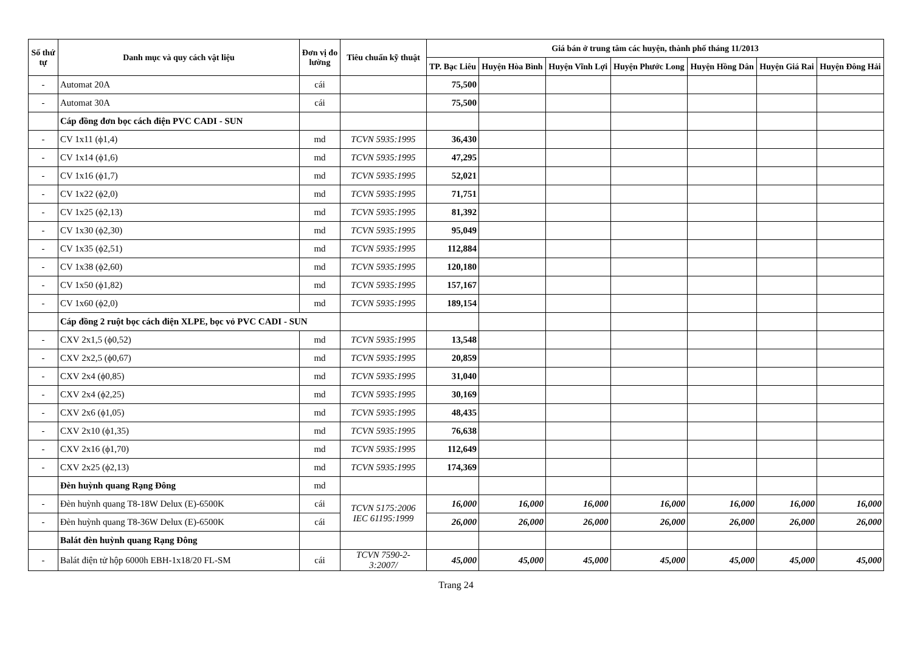| Số thứ tự | Danh mục và quy cách vật liệu | Đơn vị đo lường | Tiêu chuẩn kỹ thuật | Giá bán ở trung tâm các huyện, thành phố tháng 11/2013 | | | | | | |
| --- | --- | --- | --- | --- | --- | --- | --- | --- | --- | --- |
| | | | | TP. Bạc Liêu | Huyện Hòa Bình | Huyện Vĩnh Lợi | Huyện Phước Long | Huyện Hồng Dân | Huyện Giá Rai | Huyện Đông Hải |
| - | Automat 20A | cái | | 75,500 | | | | | | |
| - | Automat 30A | cái | | 75,500 | | | | | | |
| | Cáp đồng đơn bọc cách điện PVC CADI - SUN | | | | | | | | | |
| - | CV 1x11 (ϕ1,4) | md | TCVN 5935:1995 | 36,430 | | | | | | |
| - | CV 1x14 (ϕ1,6) | md | TCVN 5935:1995 | 47,295 | | | | | | |
| - | CV 1x16 (ϕ1,7) | md | TCVN 5935:1995 | 52,021 | | | | | | |
| - | CV 1x22 (ϕ2,0) | md | TCVN 5935:1995 | 71,751 | | | | | | |
| - | CV 1x25 (ϕ2,13) | md | TCVN 5935:1995 | 81,392 | | | | | | |
| - | CV 1x30 (ϕ2,30) | md | TCVN 5935:1995 | 95,049 | | | | | | |
| - | CV 1x35 (ϕ2,51) | md | TCVN 5935:1995 | 112,884 | | | | | | |
| - | CV 1x38 (ϕ2,60) | md | TCVN 5935:1995 | 120,180 | | | | | | |
| - | CV 1x50 (ϕ1,82) | md | TCVN 5935:1995 | 157,167 | | | | | | |
| - | CV 1x60 (ϕ2,0) | md | TCVN 5935:1995 | 189,154 | | | | | | |
| | Cáp đồng 2 ruột bọc cách điện XLPE, bọc vỏ PVC CADI - SUN | | | | | | | | | |
| - | CXV 2x1,5 (ϕ0,52) | md | TCVN 5935:1995 | 13,548 | | | | | | |
| - | CXV 2x2,5 (ϕ0,67) | md | TCVN 5935:1995 | 20,859 | | | | | | |
| - | CXV 2x4 (ϕ0,85) | md | TCVN 5935:1995 | 31,040 | | | | | | |
| - | CXV 2x4 (ϕ2,25) | md | TCVN 5935:1995 | 30,169 | | | | | | |
| - | CXV 2x6 (ϕ1,05) | md | TCVN 5935:1995 | 48,435 | | | | | | |
| - | CXV 2x10 (ϕ1,35) | md | TCVN 5935:1995 | 76,638 | | | | | | |
| - | CXV 2x16 (ϕ1,70) | md | TCVN 5935:1995 | 112,649 | | | | | | |
| - | CXV 2x25 (ϕ2,13) | md | TCVN 5935:1995 | 174,369 | | | | | | |
| | Đèn huỳnh quang Rạng Đông | md | | | | | | | | |
| - | Đèn huỳnh quang T8-18W Delux (E)-6500K | cái | TCVN 5175:2006 IEC 61195:1999 | 16,000 | 16,000 | 16,000 | 16,000 | 16,000 | 16,000 | 16,000 |
| - | Đèn huỳnh quang T8-36W Delux (E)-6500K | cái | | 26,000 | 26,000 | 26,000 | 26,000 | 26,000 | 26,000 | 26,000 |
| | Balát đèn huỳnh quang Rạng Đông | | | | | | | | | |
| - | Balát điện tử hộp 6000h EBH-1x18/20 FL-SM | cái | TCVN 7590-2-3:2007/ | 45,000 | 45,000 | 45,000 | 45,000 | 45,000 | 45,000 | 45,000 |
Trang 24